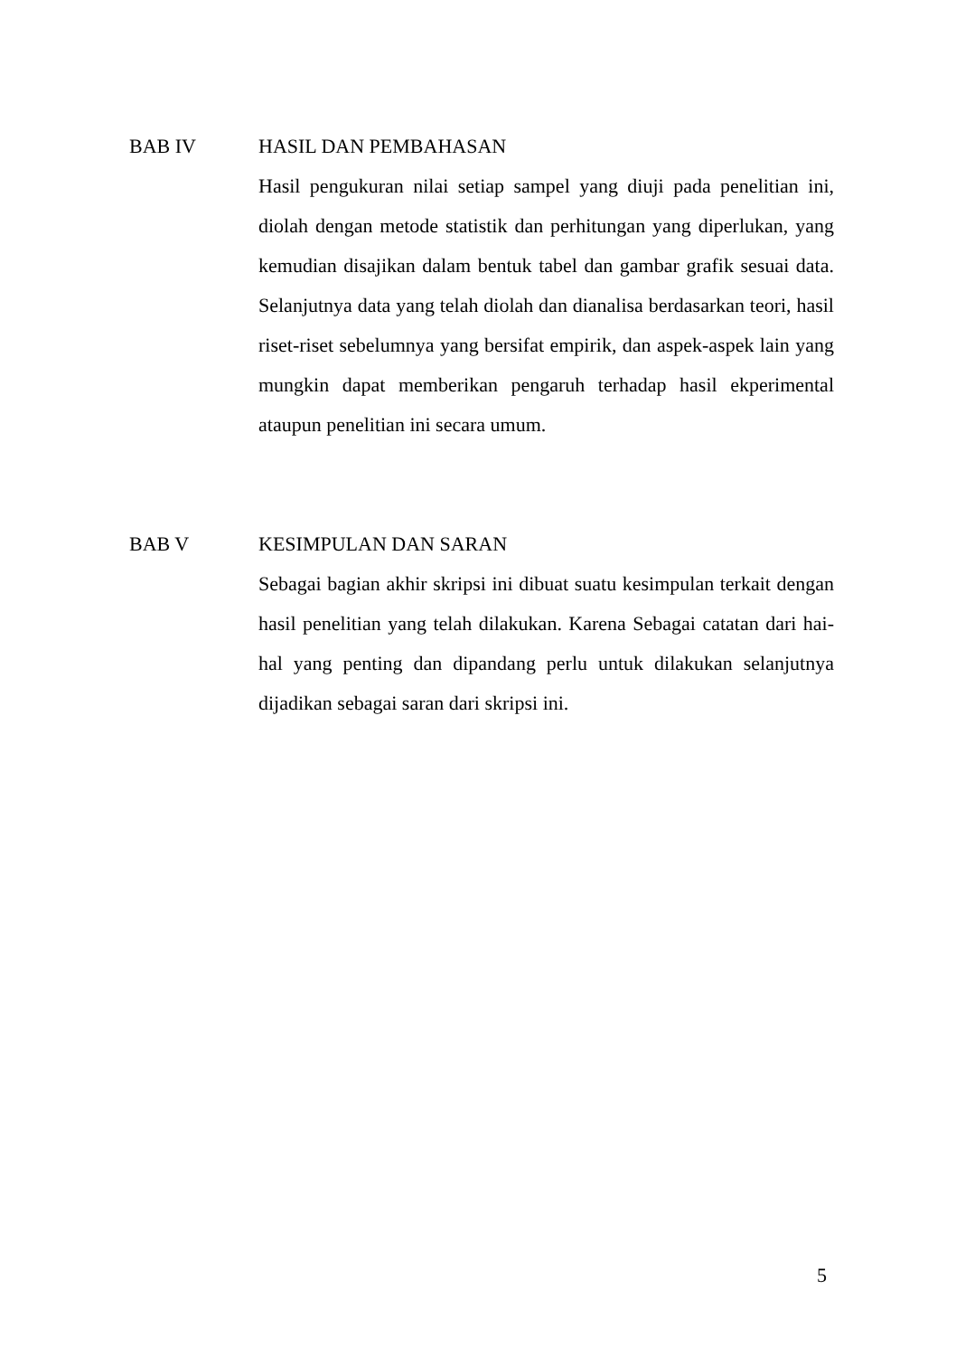BAB IV HASIL DAN PEMBAHASAN
Hasil pengukuran nilai setiap sampel yang diuji pada penelitian ini, diolah dengan metode statistik dan perhitungan yang diperlukan, yang kemudian disajikan dalam bentuk tabel dan gambar grafik sesuai data. Selanjutnya data yang telah diolah dan dianalisa berdasarkan teori, hasil riset-riset sebelumnya yang bersifat empirik, dan aspek-aspek lain yang mungkin dapat memberikan pengaruh terhadap hasil ekperimental ataupun penelitian ini secara umum.
BAB V KESIMPULAN DAN SARAN
Sebagai bagian akhir skripsi ini dibuat suatu kesimpulan terkait dengan hasil penelitian yang telah dilakukan. Karena Sebagai catatan dari hai-hal yang penting dan dipandang perlu untuk dilakukan selanjutnya dijadikan sebagai saran dari skripsi ini.
5